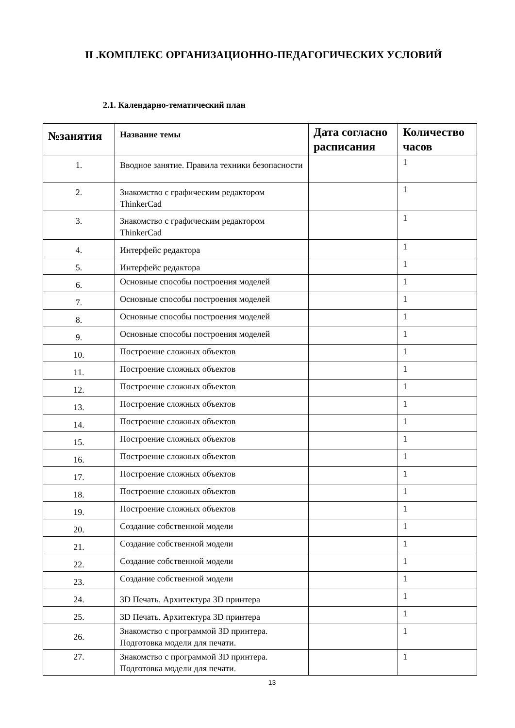II .КОМПЛЕКС ОРГАНИЗАЦИОННО-ПЕДАГОГИЧЕСКИХ УСЛОВИЙ
2.1. Календарно-тематический план
| №занятия | Название темы | Дата согласно расписания | Количество часов |
| --- | --- | --- | --- |
| 1. | Вводное занятие. Правила техники безопасности | | 1 |
| 2. | Знакомство с графическим редактором ThinkerCad | | 1 |
| 3. | Знакомство с графическим редактором ThinkerCad | | 1 |
| 4. | Интерфейс редактора | | 1 |
| 5. | Интерфейс редактора | | 1 |
| 6. | Основные способы построения моделей | | 1 |
| 7. | Основные способы построения моделей | | 1 |
| 8. | Основные способы построения моделей | | 1 |
| 9. | Основные способы построения моделей | | 1 |
| 10. | Построение сложных объектов | | 1 |
| 11. | Построение сложных объектов | | 1 |
| 12. | Построение сложных объектов | | 1 |
| 13. | Построение сложных объектов | | 1 |
| 14. | Построение сложных объектов | | 1 |
| 15. | Построение сложных объектов | | 1 |
| 16. | Построение сложных объектов | | 1 |
| 17. | Построение сложных объектов | | 1 |
| 18. | Построение сложных объектов | | 1 |
| 19. | Построение сложных объектов | | 1 |
| 20. | Создание собственной модели | | 1 |
| 21. | Создание собственной модели | | 1 |
| 22. | Создание собственной модели | | 1 |
| 23. | Создание собственной модели | | 1 |
| 24. | 3D Печать. Архитектура 3D принтера | | 1 |
| 25. | 3D Печать. Архитектура 3D принтера | | 1 |
| 26. | Знакомство с программой 3D принтера. Подготовка модели для печати. | | 1 |
| 27. | Знакомство с программой 3D принтера. Подготовка модели для печати. | | 1 |
13